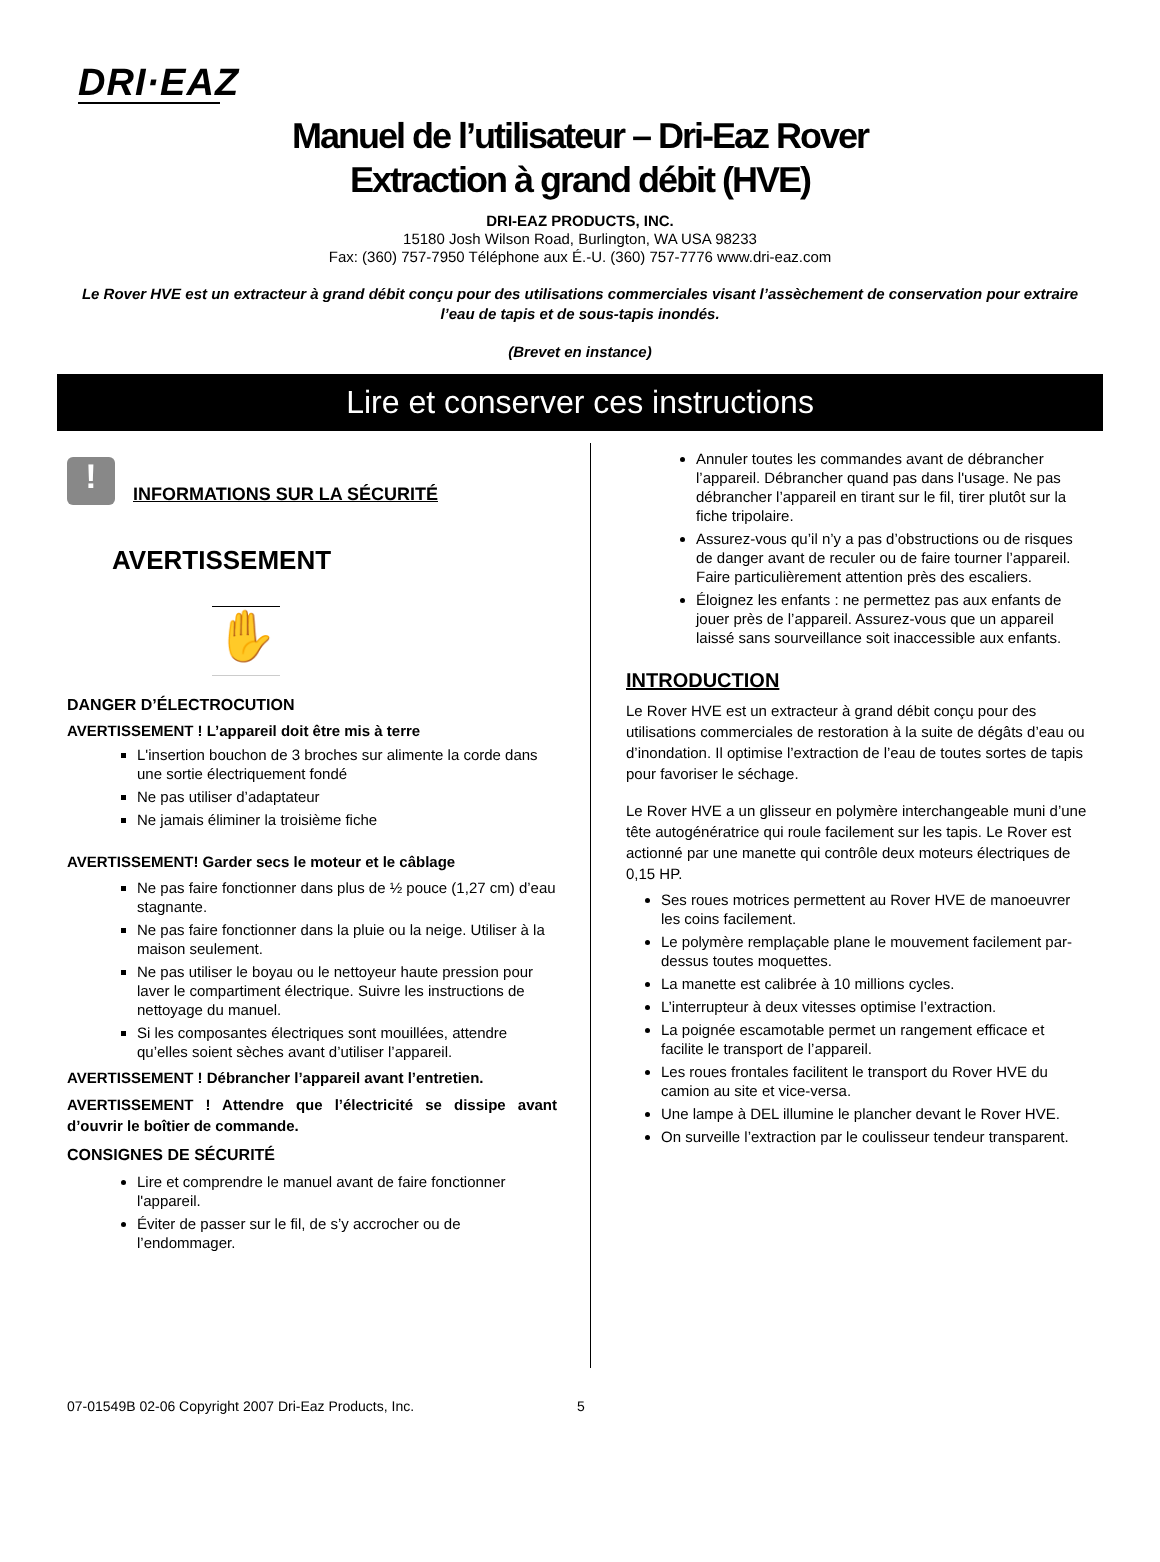DRI·EAZ
Manuel de l’utilisateur – Dri-Eaz Rover
Extraction à grand débit (HVE)
DRI-EAZ PRODUCTS, INC.
15180 Josh Wilson Road, Burlington, WA USA 98233
Fax: (360) 757-7950 Téléphone aux É.-U. (360) 757-7776 www.dri-eaz.com
Le Rover HVE est un extracteur à grand débit conçu pour des utilisations commerciales visant l’assèchement de conservation pour extraire l’eau de tapis et de sous-tapis inondés.
(Brevet en instance)
Lire et conserver ces instructions
!
INFORMATIONS SUR LA SÉCURITÉ
AVERTISSEMENT
✋
DANGER D’ÉLECTROCUTION
AVERTISSEMENT ! L’appareil doit être mis à terre
L'insertion bouchon de 3 broches sur alimente la corde dans une sortie électriquement fondé
Ne pas utiliser d’adaptateur
Ne jamais éliminer la troisième fiche
AVERTISSEMENT! Garder secs le moteur et le câblage
Ne pas faire fonctionner dans plus de ½ pouce (1,27 cm) d’eau stagnante.
Ne pas faire fonctionner dans la pluie ou la neige. Utiliser à la maison seulement.
Ne pas utiliser le boyau ou le nettoyeur haute pression pour laver le compartiment électrique. Suivre les instructions de nettoyage du manuel.
Si les composantes électriques sont mouillées, attendre qu’elles soient sèches avant d’utiliser l’appareil.
AVERTISSEMENT ! Débrancher l’appareil avant l’entretien.
AVERTISSEMENT ! Attendre que l’électricité se dissipe avant d’ouvrir le boîtier de commande.
CONSIGNES DE SÉCURITÉ
Lire et comprendre le manuel avant de faire fonctionner l'appareil.
Éviter de passer sur le fil, de s’y accrocher ou de l’endommager.
Annuler toutes les commandes avant de débrancher l’appareil. Débrancher quand pas dans l'usage. Ne pas débrancher l’appareil en tirant sur le fil, tirer plutôt sur la fiche tripolaire.
Assurez-vous qu’il n’y a pas d’obstructions ou de risques de danger avant de reculer ou de faire tourner l’appareil. Faire particulièrement attention près des escaliers.
Éloignez les enfants : ne permettez pas aux enfants de jouer près de l’appareil. Assurez-vous que un appareil laissé sans sourveillance soit inaccessible aux enfants.
INTRODUCTION
Le Rover HVE est un extracteur à grand débit conçu pour des utilisations commerciales de restoration à la suite de dégâts d’eau ou d’inondation. Il optimise l’extraction de l’eau de toutes sortes de tapis pour favoriser le séchage.
Le Rover HVE a un glisseur en polymère interchangeable muni d’une tête autogénératrice qui roule facilement sur les tapis. Le Rover est actionné par une manette qui contrôle deux moteurs électriques de 0,15 HP.
Ses roues motrices permettent au Rover HVE de manoeuvrer les coins facilement.
Le polymère remplaçable plane le mouvement facilement par-dessus toutes moquettes.
La manette est calibrée à 10 millions cycles.
L’interrupteur à deux vitesses optimise l’extraction.
La poignée escamotable permet un rangement efficace et facilite le transport de l’appareil.
Les roues frontales facilitent le transport du Rover HVE du camion au site et vice-versa.
Une lampe à DEL illumine le plancher devant le Rover HVE.
On surveille l’extraction par le coulisseur tendeur transparent.
07-01549B 02-06 Copyright 2007 Dri-Eaz Products, Inc. 5